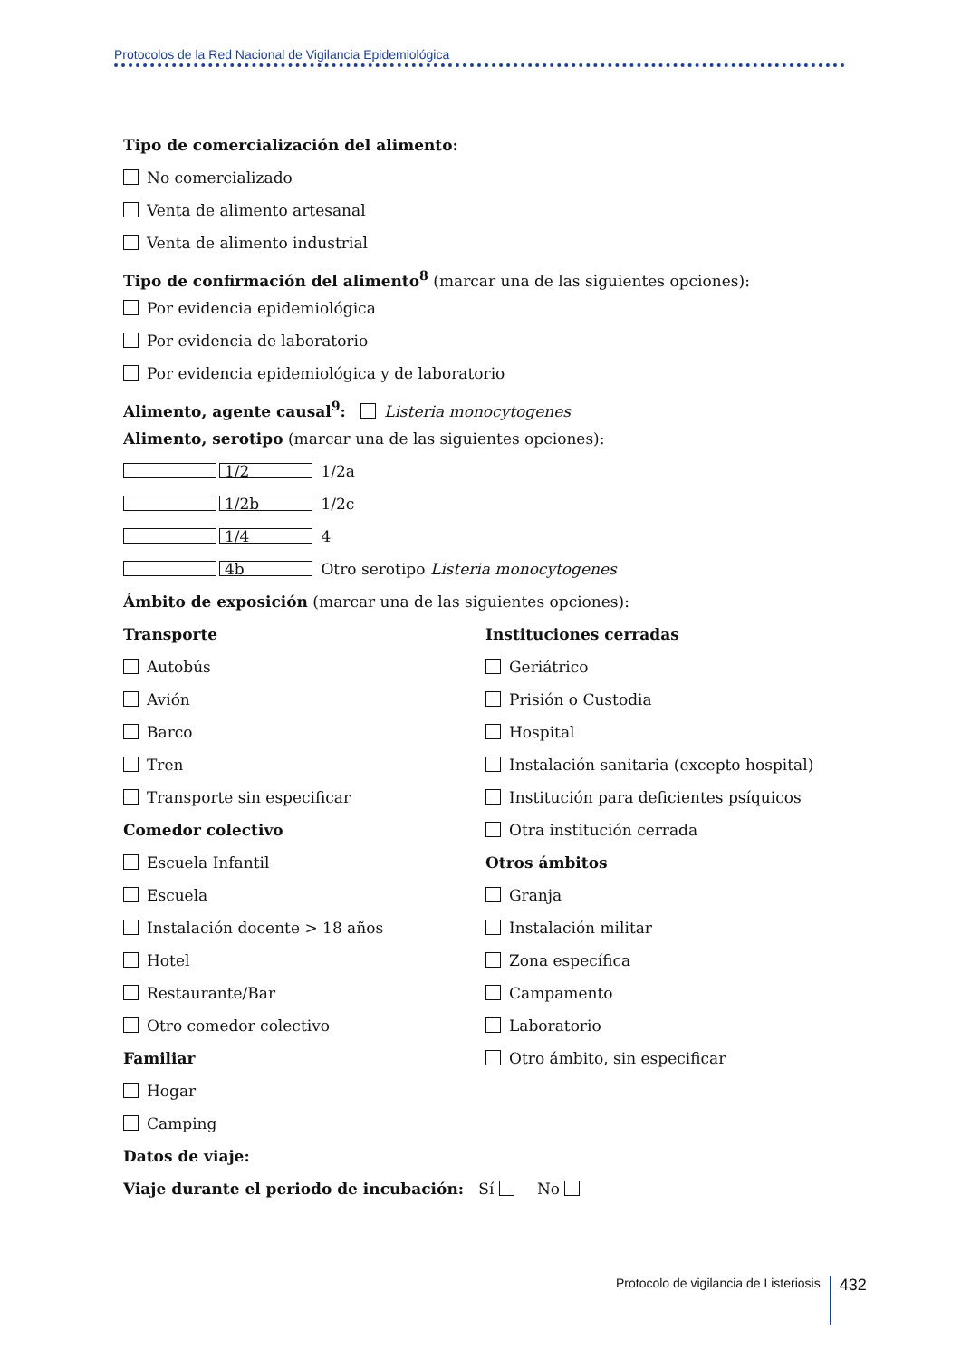Protocolos de la Red Nacional de Vigilancia Epidemiológica
Tipo de comercialización del alimento:
No comercializado
Venta de alimento artesanal
Venta de alimento industrial
Tipo de confirmación del alimento<sup>8</sup> (marcar una de las siguientes opciones):
Por evidencia epidemiológica
Por evidencia de laboratorio
Por evidencia epidemiológica y de laboratorio
Alimento, agente causal<sup>9</sup>: Listeria monocytogenes
Alimento, serotipo (marcar una de las siguientes opciones):
1/2 1/2a
1/2b 1/2c
1/4 4
4b Otro serotipo Listeria monocytogenes
Ámbito de exposición (marcar una de las siguientes opciones):
Transporte
Autobús
Avión
Barco
Tren
Transporte sin especificar
Comedor colectivo
Escuela Infantil
Escuela
Instalación docente > 18 años
Hotel
Restaurante/Bar
Otro comedor colectivo
Familiar
Hogar
Camping
Instituciones cerradas
Geriátrico
Prisión o Custodia
Hospital
Instalación sanitaria (excepto hospital)
Institución para deficientes psíquicos
Otra institución cerrada
Otros ámbitos
Granja
Instalación militar
Zona específica
Campamento
Laboratorio
Otro ámbito, sin especificar
Datos de viaje:
Viaje durante el periodo de incubación: Sí No
Protocolo de vigilancia de Listeriosis 432